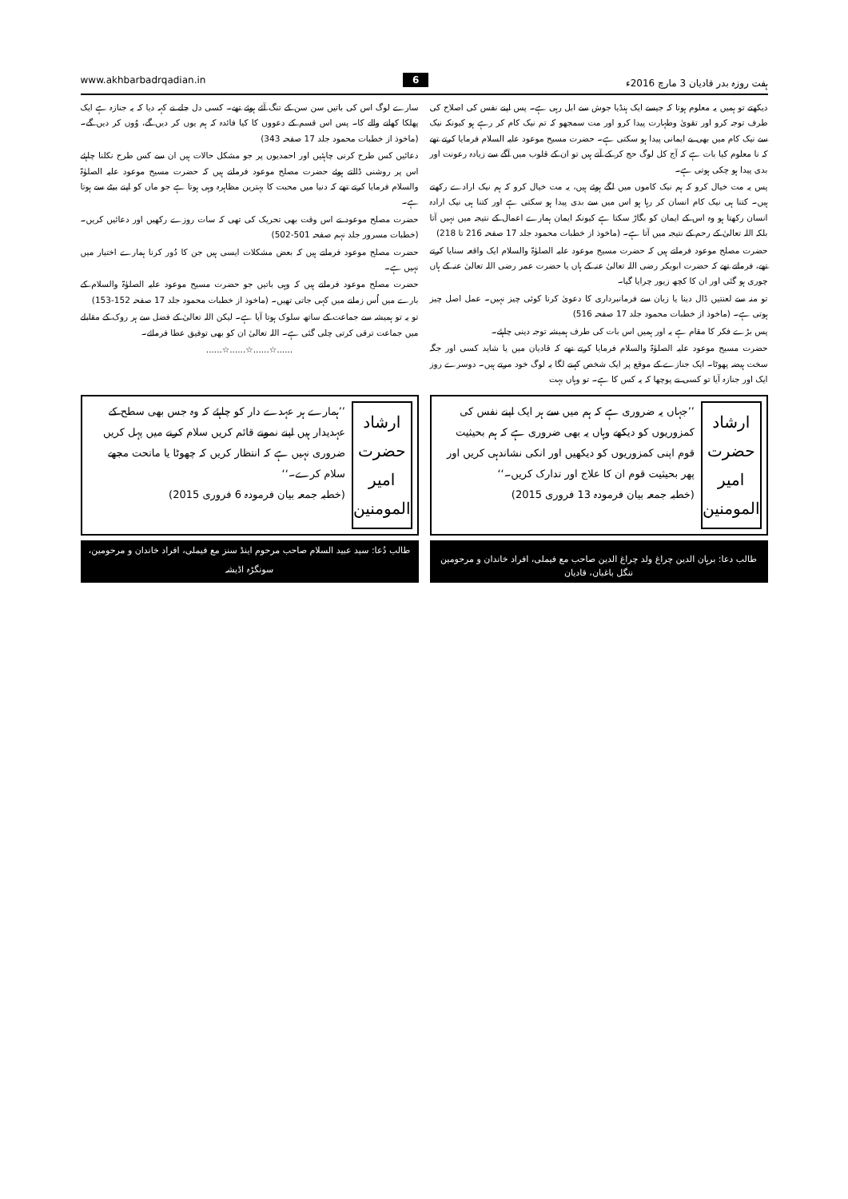www.akhbarbadrqadian.in 6 ہفت روزہ بدر قادیان 3 مارچ 2016ء
دیکھتے تو ہمیں یہ معلوم ہوتا کہ جیسے ایک ہنڈیا جوش سے ابل رہی ہے۔ پس اپنے نفس کی اصلاح کی طرف توجہ کرو اور تقویٰ وطہارت پیدا کرو اور مت سمجھو کہ تم نیک کام کر رہے ہو کیونکہ نیک سے نیک کام میں بھی بے ایمانی پیدا ہو سکتی ہے۔ حضرت مسیح موعود علیہ السلام فرمایا کرتے تھے کہ نا معلوم کیا بات ہے کہ آج کل لوگ حج کر کے آتے ہیں تو ان کے قلوب میں آگے سے زیادہ رعونت اور بدی پیدا ہو چکی ہوتی ہے۔
پس یہ مت خیال کرو کہ ہم نیک کاموں میں لگے ہوئے ہیں، یہ مت خیال کرو کہ ہم نیک ارادے رکھتے ہیں۔ کتنا ہی نیک کام انسان کر رہا ہو اس میں سے بدی پیدا ہو سکتی ہے اور کتنا ہی نیک ارادہ انسان رکھتا ہو وہ اس کے ایمان کو بگاڑ سکتا ہے کیونکہ ایمان ہمارے اعمال کے نتیجہ میں نہیں آتا بلکہ اللہ تعالیٰ کے رحم کے نتیجہ میں آتا ہے۔ (ماخوذ از خطبات محمود جلد 17 صفحہ 216 تا 218)
حضرت مصلح موعود فرماتے ہیں کہ حضرت مسیح موعود علیہ الصلوٰۃ والسلام ایک واقعہ سنایا کرتے تھے، فرماتے تھے کہ حضرت ابوبکر رضی اللہ تعالیٰ عنہ کے ہاں یا حضرت عمر رضی اللہ تعالیٰ عنہ کے ہاں چوری ہو گئی اور ان کا کچھ زیور چرایا گیا۔
تو منہ سے لعنتیں ڈال دینا یا زبان سے فرمانبرداری کا دعویٰ کرنا کوئی چیز نہیں۔ عمل اصل چیز ہوتی ہے۔ (ماخوذ از خطبات محمود جلد 17 صفحہ 516)
پس بڑے فکر کا مقام ہے یہ اور ہمیں اس بات کی طرف ہمیشہ توجہ دینی چاہئے۔
حضرت مسیح موعود علیہ الصلوٰۃ والسلام فرمایا کرتے تھے کہ قادیان میں یا شاید کسی اور جگہ سخت ہیضہ پھوٹا۔ ایک جنازے کے موقع پر ایک شخص کہنے لگا یہ لوگ خود مرتے ہیں۔ دوسرے روز ایک اور جنازہ آیا تو کسی نے پوچھا کہ یہ کس کا ہے۔ تو وہاں بہت
سارے لوگ اس کی باتیں سن سن کے تنگ آئے ہوئے تھے۔ کسی دل جلے نے کہہ دیا کہ یہ جنازہ ہے ایک پھلکا کھانے والے کا۔ پس اس قسم کے دعووں کا کیا فائدہ کہ ہم یوں کر دیں گے، وُوں کر دیں گے۔ (ماخوذ از خطبات محمود جلد 17 صفحہ 343)
دعائیں کس طرح کرنی چاہئیں اور احمدیوں پر جو مشکل حالات ہیں ان سے کس طرح نکلنا چاہئے اس پر روشنی ڈالتے ہوئے حضرت مصلح موعود فرماتے ہیں کہ حضرت مسیح موعود علیہ الصلوٰۃ والسلام فرمایا کرتے تھے کہ دنیا میں محبت کا بہترین مظاہرہ وہی ہوتا ہے جو ماں کو اپنے بیٹے سے ہوتا ہے۔
حضرت مصلح موعود نے اس وقت بھی تحریک کی تھی کہ سات روزے رکھیں اور دعائیں کریں۔ (خطبات مسرور جلد نہم صفحہ 501-502)
حضرت مصلح موعود فرماتے ہیں کہ بعض مشکلات ایسی ہیں جن کا دُور کرنا ہمارے اختیار میں نہیں ہے۔
حضرت مصلح موعود فرماتے ہیں کہ وہی باتیں جو حضرت مسیح موعود علیہ الصلوٰۃ والسلام کے بارے میں اُس زمانے میں کہی جاتی تھیں۔ (ماخوذ از خطبات محمود جلد 17 صفحہ 152-153)
تو یہ تو ہمیشہ سے جماعت کے ساتھ سلوک ہوتا آیا ہے۔ لیکن اللہ تعالیٰ کے فضل سے ہر روک کے مقابلے میں جماعت ترقی کرتی چلی گئی ہے۔ اللہ تعالیٰ ان کو بھی توفیق عطا فرمائے۔
......☆......☆......☆......
ارشاد
حضرت
امیر المومنین
’’جہاں یہ ضروری ہے کہ ہم میں سے ہر ایک اپنے نفس کی کمزوریوں کو دیکھے وہاں یہ بھی ضروری ہے کہ ہم بحیثیت قوم اپنی کمزوریوں کو دیکھیں اور انکی نشاندہی کریں اور پھر بحیثیت قوم ان کا علاج اور تدارک کریں۔‘‘
(خطبہ جمعہ بیان فرمودہ 13 فروری 2015)
ارشاد
حضرت
امیر المومنین
’’ہمارے ہر عہدے دار کو چاہئے کہ وہ جس بھی سطح کے عہدیدار ہیں اپنے نمونے قائم کریں سلام کرنے میں پہل کریں ضروری نہیں ہے کہ انتظار کریں کہ چھوٹا یا ماتحت مجھے سلام کرے۔‘‘
(خطبہ جمعہ بیان فرمودہ 6 فروری 2015)
طالب دعا: برہان الدین چراغ ولد چراغ الدین صاحب مع فیملی، افراد خاندان و مرحومین ننگل باغبان، قادیان
طالب دُعا: سید عبید السلام صاحب مرحوم اینڈ سنز مع فیملی، افراد خاندان و مرحومین، سونگڑہ اڈیشہ